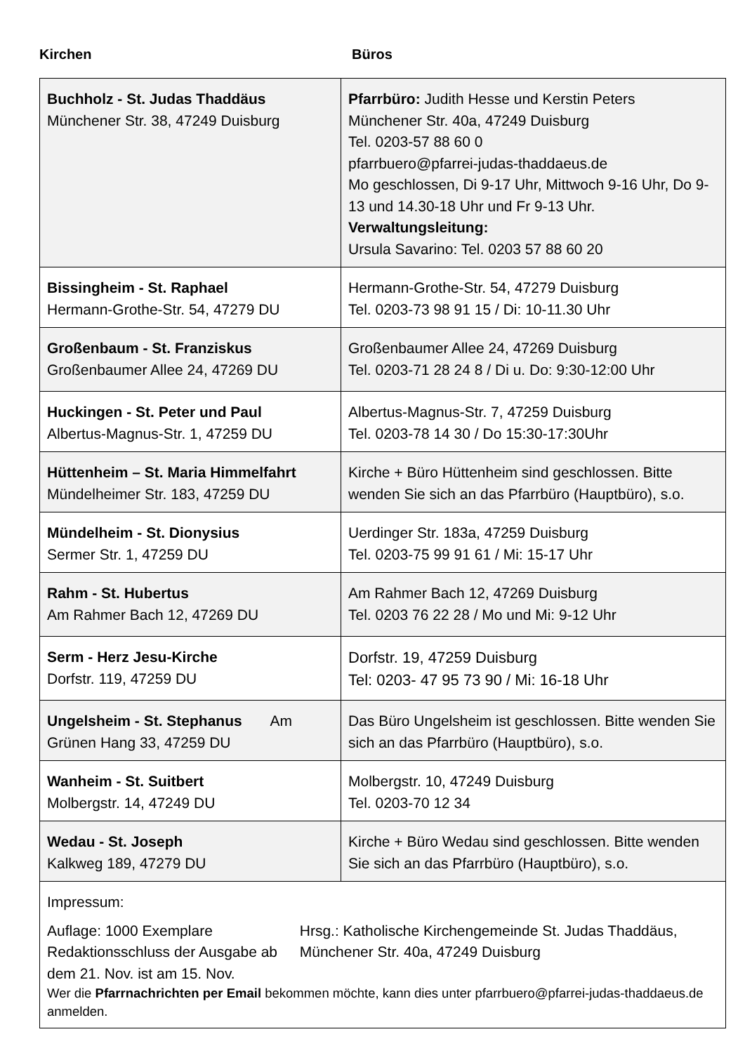Kirchen Büros
| Buchholz - St. Judas Thaddäus Münchener Str. 38, 47249 Duisburg | Pfarrbüro: Judith Hesse und Kerstin Peters Münchener Str. 40a, 47249 Duisburg Tel. 0203-57 88 60 0 pfarrbuero@pfarrei-judas-thaddaeus.de Mo geschlossen, Di 9-17 Uhr, Mittwoch 9-16 Uhr, Do 9-13 und 14.30-18 Uhr und Fr 9-13 Uhr. Verwaltungsleitung: Ursula Savarino: Tel. 0203 57 88 60 20 |
| Bissingheim - St. Raphael Hermann-Grothe-Str. 54, 47279 DU | Hermann-Grothe-Str. 54, 47279 Duisburg Tel. 0203-73 98 91 15 / Di: 10-11.30 Uhr |
| Großenbaum - St. Franziskus Großenbaumer Allee 24, 47269 DU | Großenbaumer Allee 24, 47269 Duisburg Tel. 0203-71 28 24 8 / Di u. Do: 9:30-12:00 Uhr |
| Huckingen - St. Peter und Paul Albertus-Magnus-Str. 1, 47259 DU | Albertus-Magnus-Str. 7, 47259 Duisburg Tel. 0203-78 14 30 / Do 15:30-17:30Uhr |
| Hüttenheim – St. Maria Himmelfahrt Mündelheimer Str. 183, 47259 DU | Kirche + Büro Hüttenheim sind geschlossen. Bitte wenden Sie sich an das Pfarrbüro (Hauptbüro), s.o. |
| Mündelheim - St. Dionysius Sermer Str. 1, 47259 DU | Uerdinger Str. 183a, 47259 Duisburg Tel. 0203-75 99 91 61 / Mi: 15-17 Uhr |
| Rahm - St. Hubertus Am Rahmer Bach 12, 47269 DU | Am Rahmer Bach 12, 47269 Duisburg Tel. 0203 76 22 28 / Mo und Mi: 9-12 Uhr |
| Serm - Herz Jesu-Kirche Dorfstr. 119, 47259 DU | Dorfstr. 19, 47259 Duisburg Tel: 0203- 47 95 73 90 / Mi: 16-18 Uhr |
| Ungelsheim - St. Stephanus Am Grünen Hang 33, 47259 DU | Das Büro Ungelsheim ist geschlossen. Bitte wenden Sie sich an das Pfarrbüro (Hauptbüro), s.o. |
| Wanheim - St. Suitbert Molbergstr. 14, 47249 DU | Molbergstr. 10, 47249 Duisburg Tel. 0203-70 12 34 |
| Wedau - St. Joseph Kalkweg 189, 47279 DU | Kirche + Büro Wedau sind geschlossen. Bitte wenden Sie sich an das Pfarrbüro (Hauptbüro), s.o. |
| Impressum: Auflage: 1000 Exemplare Redaktionsschluss der Ausgabe ab dem 21. Nov. ist am 15. Nov. Hrsg.: Katholische Kirchengemeinde St. Judas Thaddäus, Münchener Str. 40a, 47249 Duisburg Wer die Pfarrnachrichten per Email bekommen möchte, kann dies unter pfarrbuero@pfarrei-judas-thaddaeus.de anmelden. | |